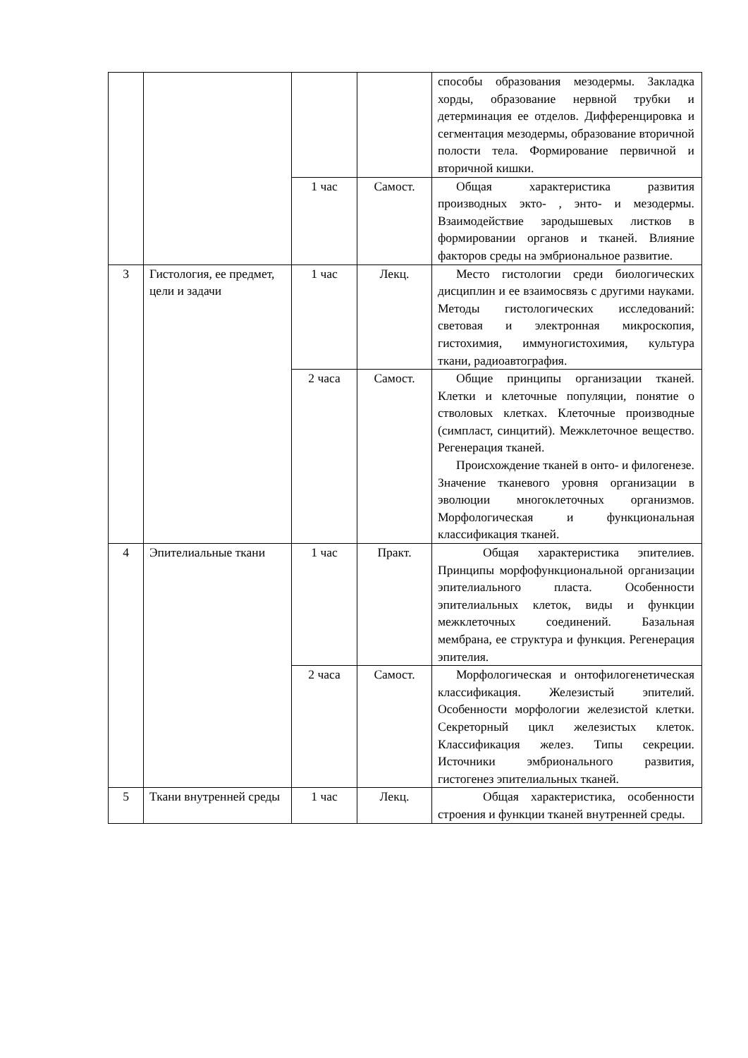| | | | | способы образования мезодермы. Закладка хорды, образование нервной трубки и детерминация ее отделов. Дифференцировка и сегментация мезодермы, образование вторичной полости тела. Формирование первичной и вторичной кишки. |
| | | 1 час | Самост. | Общая характеристика развития производных экто- , энто- и мезодермы. Взаимодействие зародышевых листков в формировании органов и тканей. Влияние факторов среды на эмбриональное развитие. |
| 3 | Гистология, ее предмет, цели и задачи | 1 час | Лекц. | Место гистологии среди биологических дисциплин и ее взаимосвязь с другими науками. Методы гистологических исследований: световая и электронная микроскопия, гистохимия, иммуногистохимия, культура ткани, радиоавтография. |
| | | 2 часа | Самост. | Общие принципы организации тканей. Клетки и клеточные популяции, понятие о стволовых клетках. Клеточные производные (симпласт, синцитий). Межклеточное вещество. Регенерация тканей. Происхождение тканей в онто- и филогенезе. Значение тканевого уровня организации в эволюции многоклеточных организмов. Морфологическая и функциональная классификация тканей. |
| 4 | Эпителиальные ткани | 1 час | Практ. | Общая характеристика эпителиев. Принципы морфофункциональной организации эпителиального пласта. Особенности эпителиальных клеток, виды и функции межклеточных соединений. Базальная мембрана, ее структура и функция. Регенерация эпителия. |
| | | 2 часа | Самост. | Морфологическая и онтофилогенетическая классификация. Железистый эпителий. Особенности морфологии железистой клетки. Секреторный цикл железистых клеток. Классификация желез. Типы секреции. Источники эмбрионального развития, гистогенез эпителиальных тканей. |
| 5 | Ткани внутренней среды | 1 час | Лекц. | Общая характеристика, особенности строения и функции тканей внутренней среды. |